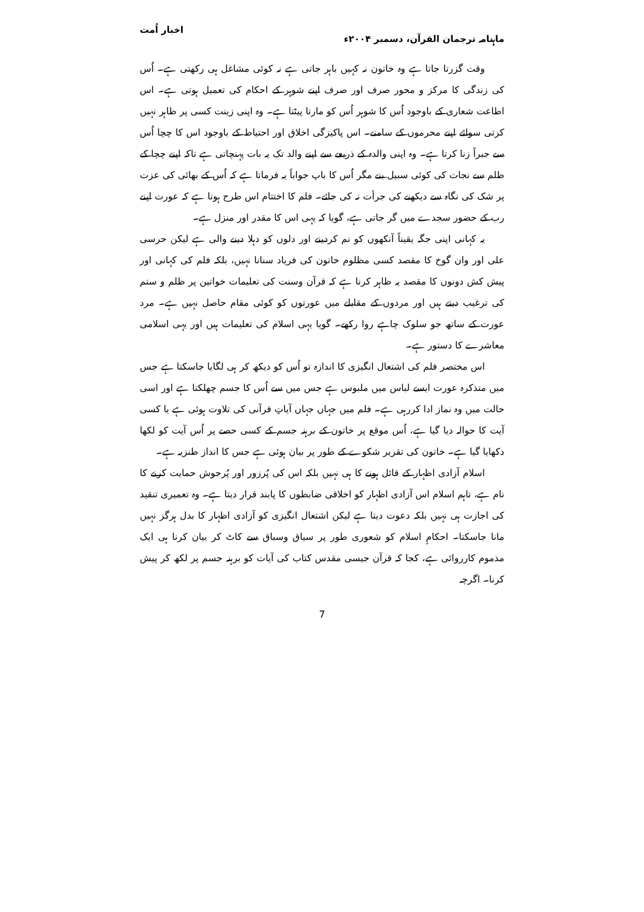ماہنامہ ترجمان القرآن، دسمبر ۲۰۰۴ء اخبار اُمت
وقت گزرتا جاتا ہے وہ خاتون نہ کہیں باہر جاتی ہے نہ کوئی مشاغل ہی رکھتی ہے۔ اُس کی زندگی کا مرکز و محور صرف اور صرف اپنے شوہر کے احکام کی تعمیل ہوتی ہے۔ اس اطاعت شعاری کے باوجود اُس کا شوہر اُس کو مارتا پیٹتا ہے۔ وہ اپنی زینت کسی پر ظاہر نہیں کرتی سوائے اپنے محرموں کے سامنے۔ اس پاکیزگی اخلاق اور احتیاط کے باوجود اس کا چچا اُس سے جبراً زنا کرتا ہے۔ وہ اپنی والدہ کے ذریعے سے اپنے والد تک یہ بات پہنچاتی ہے تاکہ اپنے چچا کے ظلم سے نجات کی کوئی سبیل بنے مگر اُس کا باپ جواباً یہ فرماتا ہے کہ اُس کے بھائی کی عزت پر شک کی نگاہ سے دیکھنے کی جرأت نہ کی جائے۔ فلم کا اختتام اس طرح ہوتا ہے کہ عورت اپنے رب کے حضور سجدے میں گر جاتی ہے، گویا کہ یہی اس کا مقدر اور منزل ہے۔
یہ کہانی اپنی جگہ یقیناً آنکھوں کو نم کردینے اور دلوں کو دہلا دینے والی ہے لیکن حرسی علی اور وان گوخ کا مقصد کسی مظلوم خاتون کی فریاد سنانا نہیں، بلکہ فلم کی کہانی اور پیش کش دونوں کا مقصد یہ ظاہر کرنا ہے کہ قرآن وسنت کی تعلیمات خواتین پر ظلم و ستم کی ترغیب دیتے ہیں اور مردوں کے مقابلے میں عورتوں کو کوئی مقام حاصل نہیں ہے۔ مرد عورت کے ساتھ جو سلوک چاہے روا رکھے۔ گویا یہی اسلام کی تعلیمات ہیں اور یہی اسلامی معاشرے کا دستور ہے۔
اس مختصر فلم کی اشتعال انگیزی کا اندازہ تو اُس کو دیکھ کر ہی لگایا جاسکتا ہے جس میں متذکرہ عورت ایسے لباس میں ملبوس ہے جس میں سے اُس کا جسم چھلکتا ہے اور اسی حالت میں وہ نماز ادا کررہی ہے۔ فلم میں جہاں جہاں آیاتِ قرآنی کی تلاوت ہوئی ہے یا کسی آیت کا حوالہ دیا گیا ہے، اُس موقع پر خاتون کے برہنہ جسم کے کسی حصے پر اُس آیت کو لکھا دکھایا گیا ہے۔ خاتون کی تقریر شکوے کے طور پر بیان ہوئی ہے جس کا انداز طنزیہ ہے۔
اسلام آزادی اظہار کے قائل ہونے کا ہی نہیں بلکہ اس کی پُرزور اور پُرجوش حمایت کرنے کا نام ہے، تاہم اسلام اس آزادی اظہار کو اخلاقی ضابطوں کا پابند قرار دیتا ہے۔ وہ تعمیری تنقید کی اجازت ہی نہیں بلکہ دعوت دیتا ہے لیکن اشتعال انگیزی کو آزادی اظہار کا بدل ہرگز نہیں مانا جاسکتا۔ احکامِ اسلام کو شعوری طور پر سیاق وسباق سے کاٹ کر بیان کرنا ہی ایک مذموم کارروائی ہے، کجا کہ قرآن جیسی مقدس کتاب کی آیات کو برہنہ جسم پر لکھ کر پیش کرنا۔ اگرچہ
7